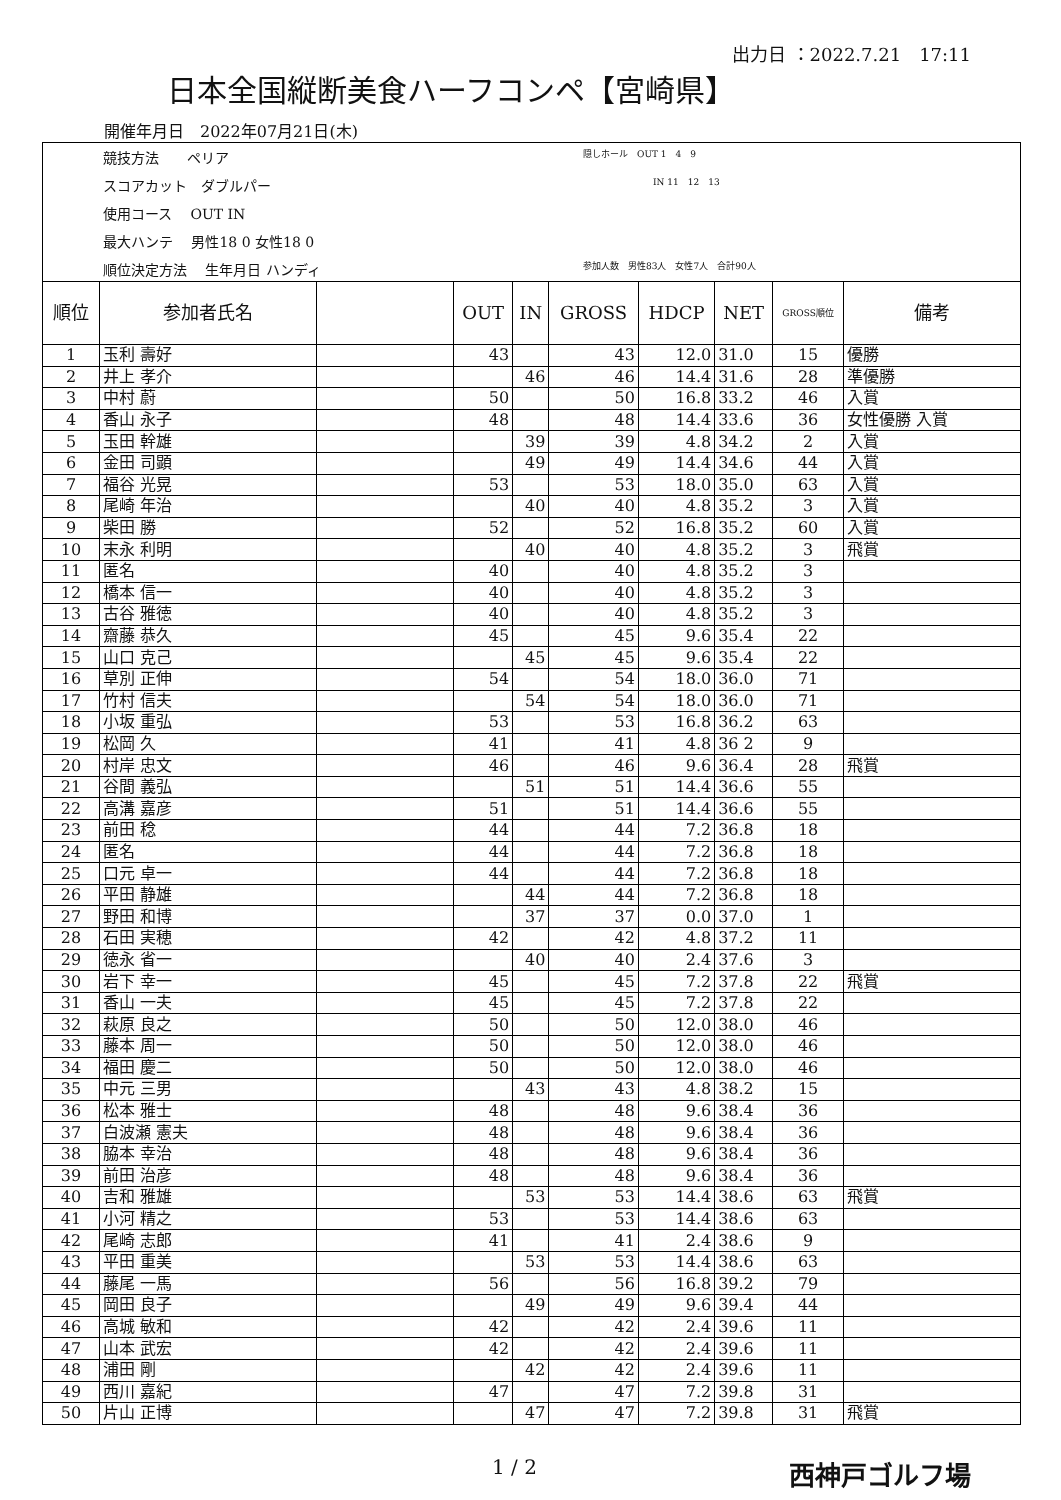出力日 ：2022.7.21　17:11
日本全国縦断美食ハーフコンペ【宮崎県】
開催年月日　2022年07月21日(木)
競技方法　　ペリア
隠しホール　OUT 1　4　9
スコアカット　ダブルパー
IN 11　12　13
使用コース　 OUT IN
最大ハンテ　 男性18 0 女性18 0
順位決定方法　 生年月日 ハンディ
参加人数　男性83人　女性7人　合計90人
| 順位 | 参加者氏名 | | OUT | IN | GROSS | HDCP | NET | GROSS順位 | 備考 |
| --- | --- | --- | --- | --- | --- | --- | --- | --- | --- |
| 1 | 玉利 壽好 | | 43 | | 43 | 12.0 | 31.0 | 15 | 優勝 |
| 2 | 井上 孝介 | | | 46 | 46 | 14.4 | 31.6 | 28 | 準優勝 |
| 3 | 中村 蔚 | | 50 | | 50 | 16.8 | 33.2 | 46 | 入賞 |
| 4 | 香山 永子 | | 48 | | 48 | 14.4 | 33.6 | 36 | 女性優勝 入賞 |
| 5 | 玉田 幹雄 | | | 39 | 39 | 4.8 | 34.2 | 2 | 入賞 |
| 6 | 金田 司顕 | | | 49 | 49 | 14.4 | 34.6 | 44 | 入賞 |
| 7 | 福谷 光晃 | | 53 | | 53 | 18.0 | 35.0 | 63 | 入賞 |
| 8 | 尾崎 年治 | | | 40 | 40 | 4.8 | 35.2 | 3 | 入賞 |
| 9 | 柴田 勝 | | 52 | | 52 | 16.8 | 35.2 | 60 | 入賞 |
| 10 | 末永 利明 | | | 40 | 40 | 4.8 | 35.2 | 3 | 飛賞 |
| 11 | 匿名 | | 40 | | 40 | 4.8 | 35.2 | 3 | |
| 12 | 橋本 信一 | | 40 | | 40 | 4.8 | 35.2 | 3 | |
| 13 | 古谷 雅徳 | | 40 | | 40 | 4.8 | 35.2 | 3 | |
| 14 | 齋藤 恭久 | | 45 | | 45 | 9.6 | 35.4 | 22 | |
| 15 | 山口 克己 | | | 45 | 45 | 9.6 | 35.4 | 22 | |
| 16 | 草別 正伸 | | 54 | | 54 | 18.0 | 36.0 | 71 | |
| 17 | 竹村 信夫 | | | 54 | 54 | 18.0 | 36.0 | 71 | |
| 18 | 小坂 重弘 | | 53 | | 53 | 16.8 | 36.2 | 63 | |
| 19 | 松岡 久 | | 41 | | 41 | 4.8 | 36 2 | 9 | |
| 20 | 村岸 忠文 | | 46 | | 46 | 9.6 | 36.4 | 28 | 飛賞 |
| 21 | 谷間 義弘 | | | 51 | 51 | 14.4 | 36.6 | 55 | |
| 22 | 高溝 嘉彦 | | 51 | | 51 | 14.4 | 36.6 | 55 | |
| 23 | 前田 稔 | | 44 | | 44 | 7.2 | 36.8 | 18 | |
| 24 | 匿名 | | 44 | | 44 | 7.2 | 36.8 | 18 | |
| 25 | 口元 卓一 | | 44 | | 44 | 7.2 | 36.8 | 18 | |
| 26 | 平田 静雄 | | | 44 | 44 | 7.2 | 36.8 | 18 | |
| 27 | 野田 和博 | | | 37 | 37 | 0.0 | 37.0 | 1 | |
| 28 | 石田 実穂 | | 42 | | 42 | 4.8 | 37.2 | 11 | |
| 29 | 徳永 省一 | | | 40 | 40 | 2.4 | 37.6 | 3 | |
| 30 | 岩下 幸一 | | 45 | | 45 | 7.2 | 37.8 | 22 | 飛賞 |
| 31 | 香山 一夫 | | 45 | | 45 | 7.2 | 37.8 | 22 | |
| 32 | 萩原 良之 | | 50 | | 50 | 12.0 | 38.0 | 46 | |
| 33 | 藤本 周一 | | 50 | | 50 | 12.0 | 38.0 | 46 | |
| 34 | 福田 慶二 | | 50 | | 50 | 12.0 | 38.0 | 46 | |
| 35 | 中元 三男 | | | 43 | 43 | 4.8 | 38.2 | 15 | |
| 36 | 松本 雅士 | | 48 | | 48 | 9.6 | 38.4 | 36 | |
| 37 | 白波瀬 憲夫 | | 48 | | 48 | 9.6 | 38.4 | 36 | |
| 38 | 脇本 幸治 | | 48 | | 48 | 9.6 | 38.4 | 36 | |
| 39 | 前田 治彦 | | 48 | | 48 | 9.6 | 38.4 | 36 | |
| 40 | 吉和 雅雄 | | | 53 | 53 | 14.4 | 38.6 | 63 | 飛賞 |
| 41 | 小河 精之 | | 53 | | 53 | 14.4 | 38.6 | 63 | |
| 42 | 尾崎 志郎 | | 41 | | 41 | 2.4 | 38.6 | 9 | |
| 43 | 平田 重美 | | | 53 | 53 | 14.4 | 38.6 | 63 | |
| 44 | 藤尾 一馬 | | 56 | | 56 | 16.8 | 39.2 | 79 | |
| 45 | 岡田 良子 | | | 49 | 49 | 9.6 | 39.4 | 44 | |
| 46 | 高城 敏和 | | 42 | | 42 | 2.4 | 39.6 | 11 | |
| 47 | 山本 武宏 | | 42 | | 42 | 2.4 | 39.6 | 11 | |
| 48 | 浦田 剛 | | | 42 | 42 | 2.4 | 39.6 | 11 | |
| 49 | 西川 嘉紀 | | 47 | | 47 | 7.2 | 39.8 | 31 | |
| 50 | 片山 正博 | | | 47 | 47 | 7.2 | 39.8 | 31 | 飛賞 |
1 / 2 西神戸ゴルフ場